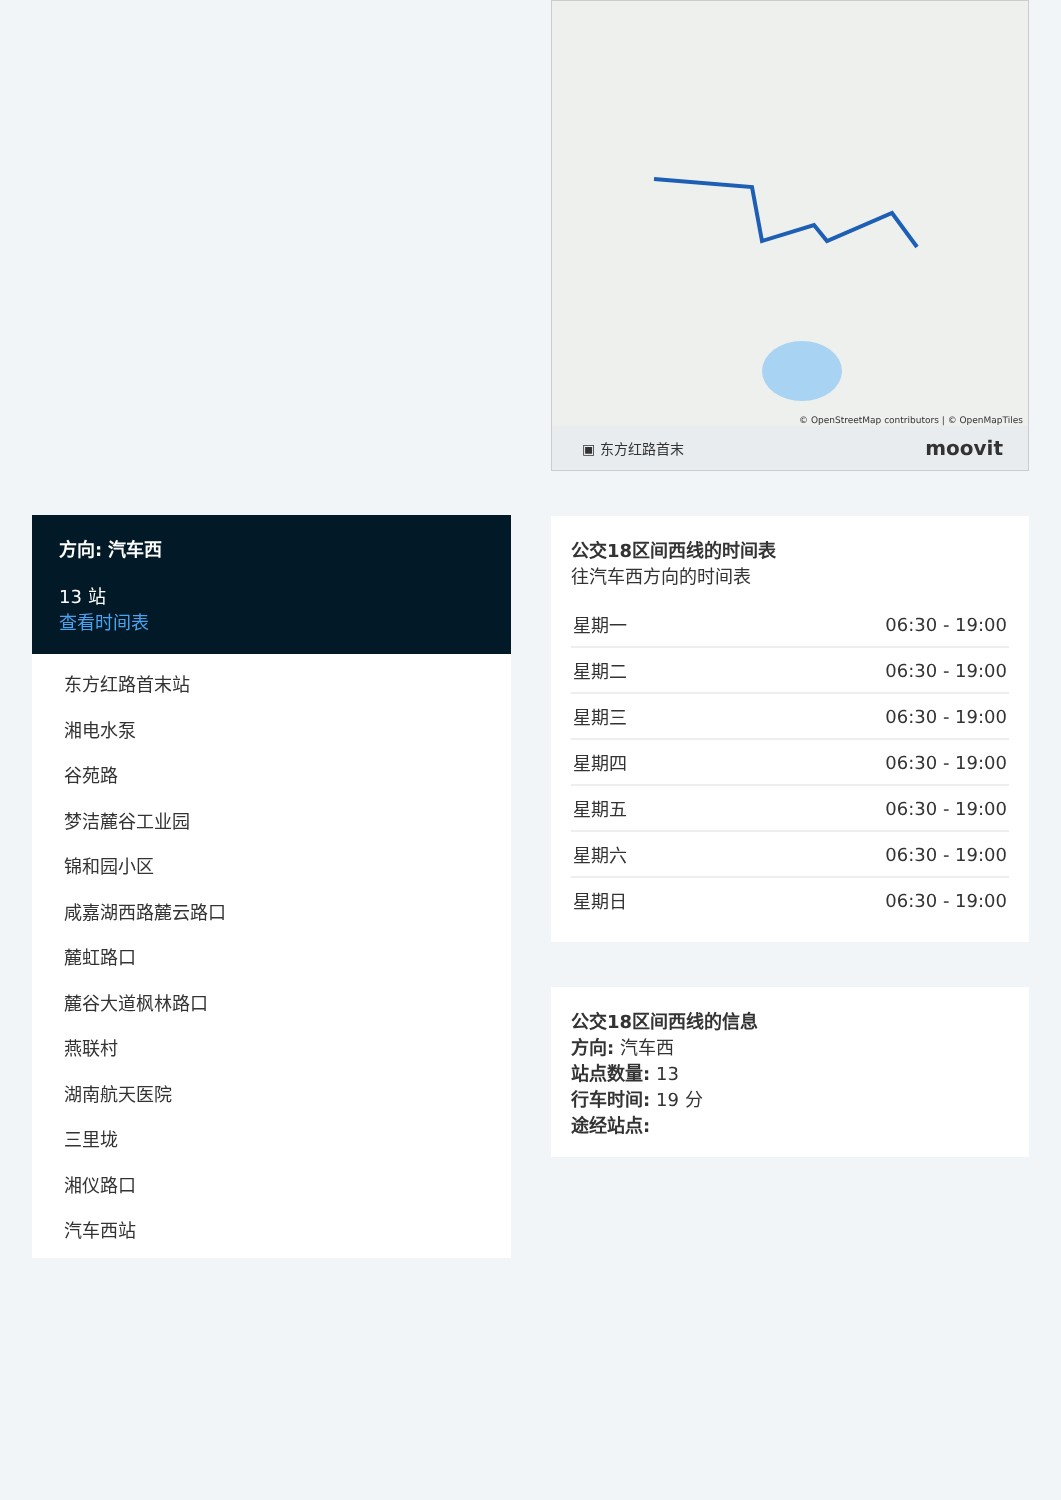© OpenStreetMap contributors | © OpenMapTiles
▣ 东方红路首末 moovit
公交18区间西线的时间表
往汽车西方向的时间表
| 星期一 | 06:30 - 19:00 |
| 星期二 | 06:30 - 19:00 |
| 星期三 | 06:30 - 19:00 |
| 星期四 | 06:30 - 19:00 |
| 星期五 | 06:30 - 19:00 |
| 星期六 | 06:30 - 19:00 |
| 星期日 | 06:30 - 19:00 |
公交18区间西线的信息
方向: 汽车西
站点数量: 13
行车时间: 19 分
途经站点:
方向: 汽车西
13 站
查看时间表
东方红路首末站
湘电水泵
谷苑路
梦洁麓谷工业园
锦和园小区
咸嘉湖西路麓云路口
麓虹路口
麓谷大道枫林路口
燕联村
湖南航天医院
三里垅
湘仪路口
汽车西站